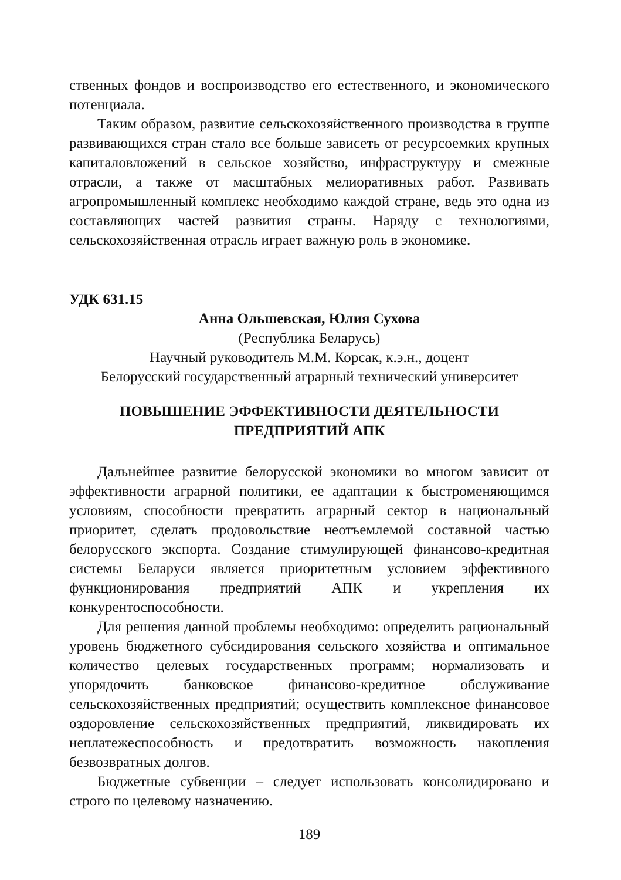ственных фондов и воспроизводство его естественного, и экономического потенциала.
Таким образом, развитие сельскохозяйственного производства в группе развивающихся стран стало все больше зависеть от ресурсоемких крупных капиталовложений в сельское хозяйство, инфраструктуру и смежные отрасли, а также от масштабных мелиоративных работ. Развивать агропромышленный комплекс необходимо каждой стране, ведь это одна из составляющих частей развития страны. Наряду с технологиями, сельскохозяйственная отрасль играет важную роль в экономике.
УДК 631.15
Анна Ольшевская, Юлия Сухова
(Республика Беларусь)
Научный руководитель М.М. Корсак, к.э.н., доцент
Белорусский государственный аграрный технический университет
ПОВЫШЕНИЕ ЭФФЕКТИВНОСТИ ДЕЯТЕЛЬНОСТИ
ПРЕДПРИЯТИЙ АПК
Дальнейшее развитие белорусской экономики во многом зависит от эффективности аграрной политики, ее адаптации к быстроменяющимся условиям, способности превратить аграрный сектор в национальный приоритет, сделать продовольствие неотъемлемой составной частью белорусского экспорта. Создание стимулирующей финансово-кредитная системы Беларуси является приоритетным условием эффективного функционирования предприятий АПК и укрепления их конкурентоспособности.
Для решения данной проблемы необходимо: определить рациональный уровень бюджетного субсидирования сельского хозяйства и оптимальное количество целевых государственных программ; нормализовать и упорядочить банковское финансово-кредитное обслуживание сельскохозяйственных предприятий; осуществить комплексное финансовое оздоровление сельскохозяйственных предприятий, ликвидировать их неплатежеспособность и предотвратить возможность накопления безвозвратных долгов.
Бюджетные субвенции – следует использовать консолидировано и строго по целевому назначению.
189